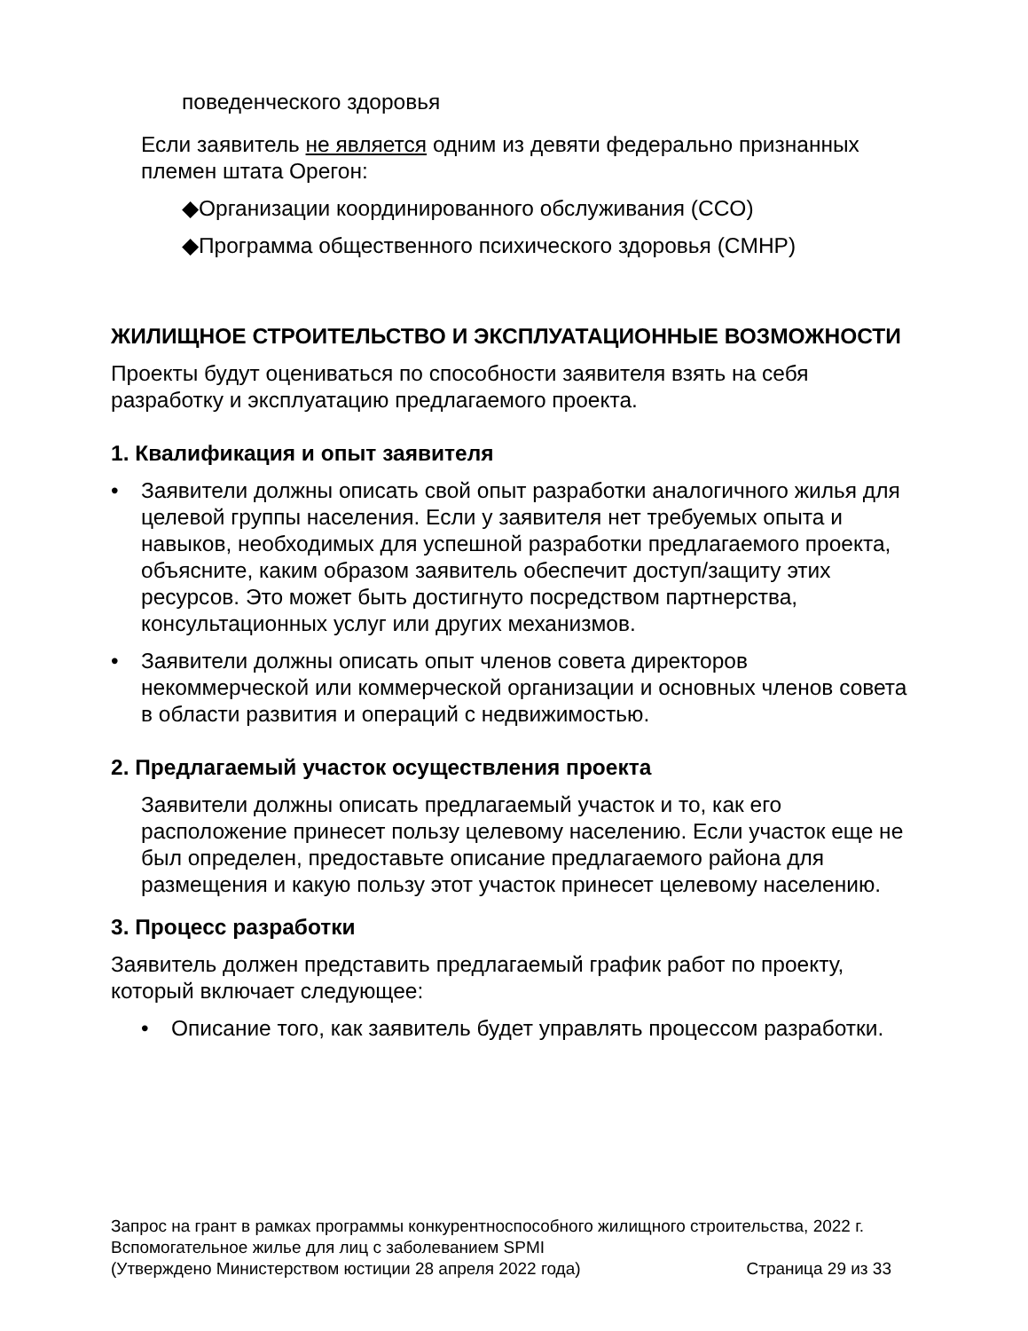поведенческого здоровья
Если заявитель не является одним из девяти федерально признанных племен штата Орегон:
◆Организации координированного обслуживания (CCO)
◆Программа общественного психического здоровья (CMHP)
ЖИЛИЩНОЕ СТРОИТЕЛЬСТВО И ЭКСПЛУАТАЦИОННЫЕ ВОЗМОЖНОСТИ
Проекты будут оцениваться по способности заявителя взять на себя разработку и эксплуатацию предлагаемого проекта.
1. Квалификация и опыт заявителя
• Заявители должны описать свой опыт разработки аналогичного жилья для целевой группы населения. Если у заявителя нет требуемых опыта и навыков, необходимых для успешной разработки предлагаемого проекта, объясните, каким образом заявитель обеспечит доступ/защиту этих ресурсов. Это может быть достигнуто посредством партнерства, консультационных услуг или других механизмов.
• Заявители должны описать опыт членов совета директоров некоммерческой или коммерческой организации и основных членов совета в области развития и операций с недвижимостью.
2. Предлагаемый участок осуществления проекта
Заявители должны описать предлагаемый участок и то, как его расположение принесет пользу целевому населению. Если участок еще не был определен, предоставьте описание предлагаемого района для размещения и какую пользу этот участок принесет целевому населению.
3. Процесс разработки
Заявитель должен представить предлагаемый график работ по проекту, который включает следующее:
• Описание того, как заявитель будет управлять процессом разработки.
Запрос на грант в рамках программы конкурентноспособного жилищного строительства, 2022 г.
Вспомогательное жилье для лиц с заболеванием SPMI
(Утверждено Министерством юстиции 28 апреля 2022 года) Страница 29 из 33